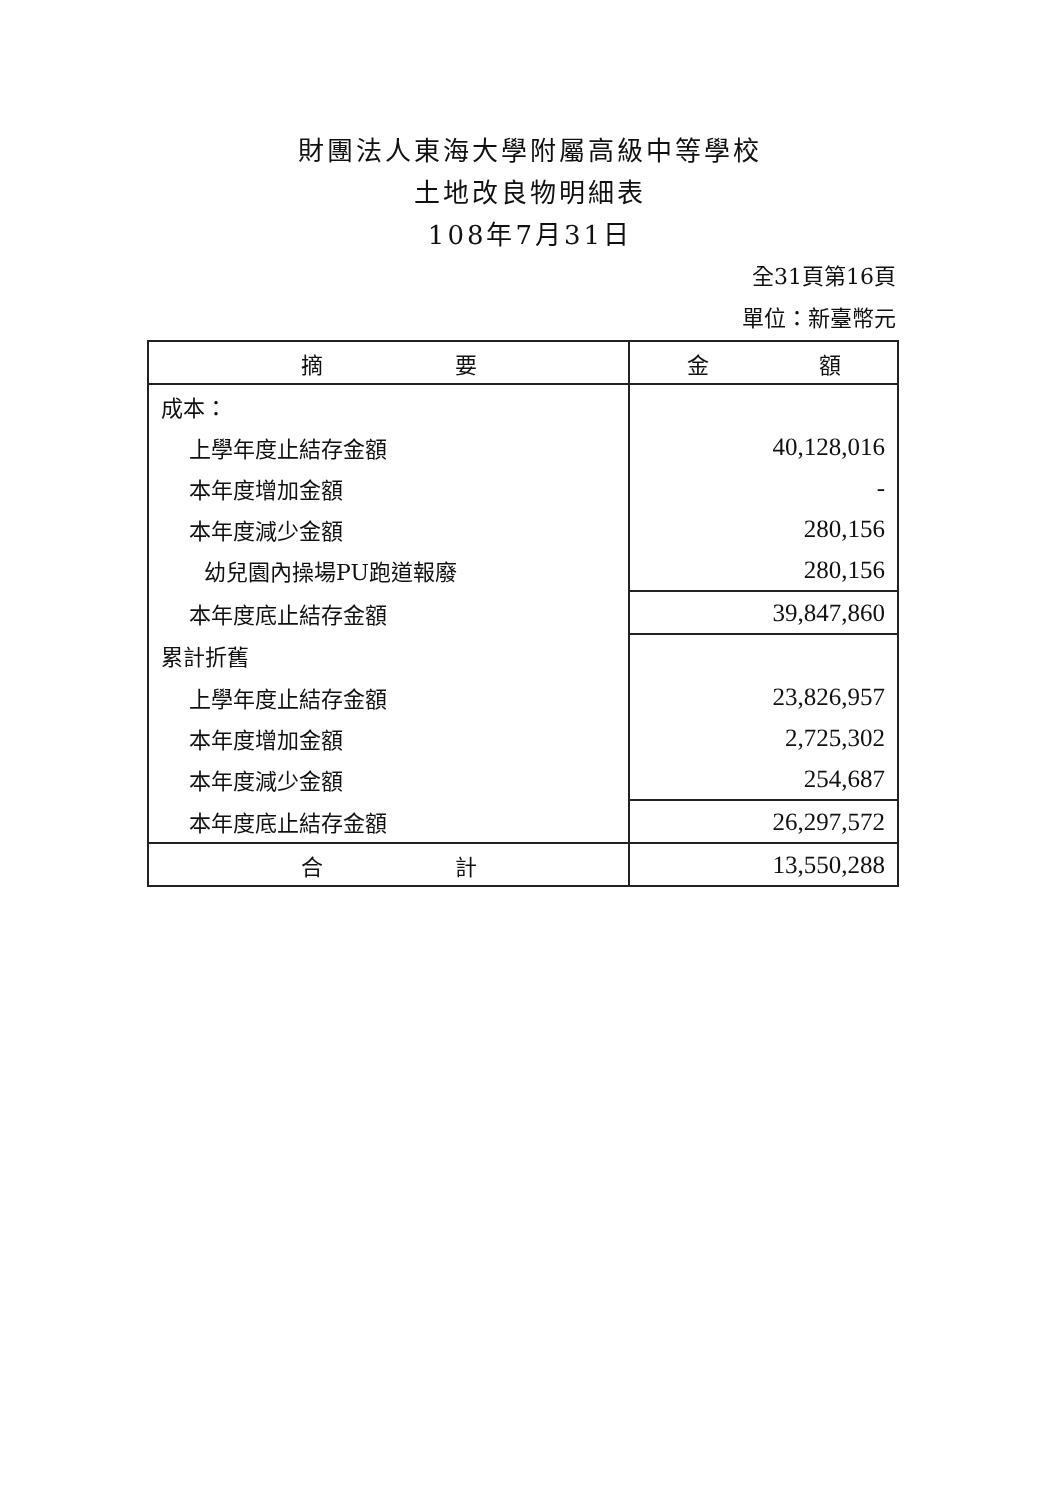財團法人東海大學附屬高級中等學校
土地改良物明細表
108年7月31日
全31頁第16頁
單位：新臺幣元
| 摘 要 | 金 額 |
| --- | --- |
| 成本： | |
| 上學年度止結存金額 | 40,128,016 |
| 本年度增加金額 | - |
| 本年度減少金額 | 280,156 |
| 幼兒園內操場PU跑道報廢 | 280,156 |
| 本年度底止結存金額 | 39,847,860 |
| 累計折舊 | |
| 上學年度止結存金額 | 23,826,957 |
| 本年度增加金額 | 2,725,302 |
| 本年度減少金額 | 254,687 |
| 本年度底止結存金額 | 26,297,572 |
| 合 計 | 13,550,288 |